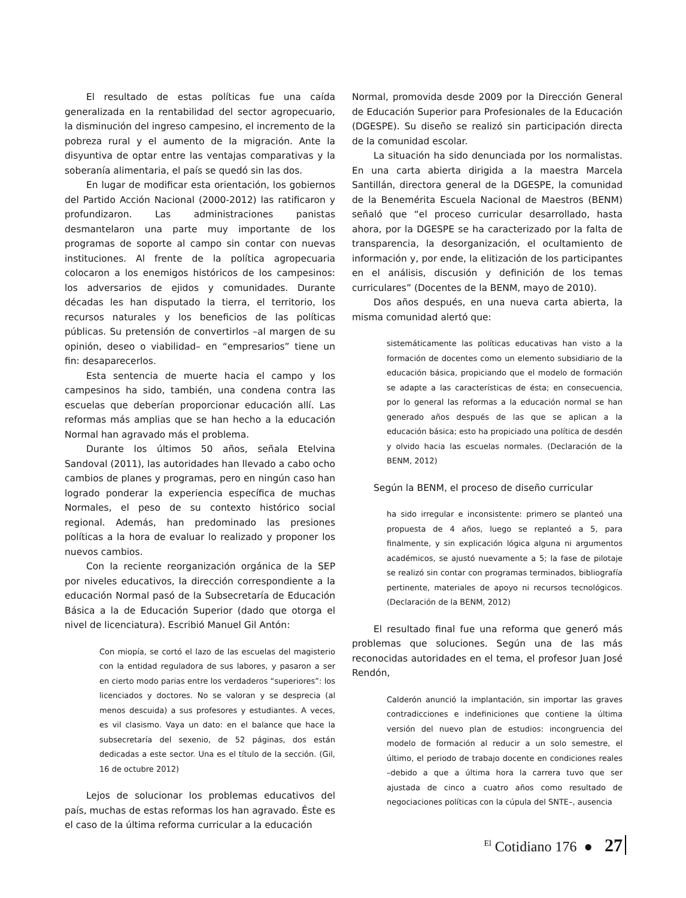El resultado de estas políticas fue una caída generalizada en la rentabilidad del sector agropecuario, la disminución del ingreso campesino, el incremento de la pobreza rural y el aumento de la migración. Ante la disyuntiva de optar entre las ventajas comparativas y la soberanía alimentaria, el país se quedó sin las dos.
En lugar de modificar esta orientación, los gobiernos del Partido Acción Nacional (2000-2012) las ratificaron y profundizaron. Las administraciones panistas desmantelaron una parte muy importante de los programas de soporte al campo sin contar con nuevas instituciones. Al frente de la política agropecuaria colocaron a los enemigos históricos de los campesinos: los adversarios de ejidos y comunidades. Durante décadas les han disputado la tierra, el territorio, los recursos naturales y los beneficios de las políticas públicas. Su pretensión de convertirlos –al margen de su opinión, deseo o viabilidad– en “empresarios” tiene un fin: desaparecerlos.
Esta sentencia de muerte hacia el campo y los campesinos ha sido, también, una condena contra las escuelas que deberían proporcionar educación allí. Las reformas más amplias que se han hecho a la educación Normal han agravado más el problema.
Durante los últimos 50 años, señala Etelvina Sandoval (2011), las autoridades han llevado a cabo ocho cambios de planes y programas, pero en ningún caso han logrado ponderar la experiencia específica de muchas Normales, el peso de su contexto histórico social regional. Además, han predominado las presiones políticas a la hora de evaluar lo realizado y proponer los nuevos cambios.
Con la reciente reorganización orgánica de la SEP por niveles educativos, la dirección correspondiente a la educación Normal pasó de la Subsecretaría de Educación Básica a la de Educación Superior (dado que otorga el nivel de licenciatura). Escribió Manuel Gil Antón:
Con miopía, se cortó el lazo de las escuelas del magisterio con la entidad reguladora de sus labores, y pasaron a ser en cierto modo parias entre los verdaderos “superiores”: los licenciados y doctores. No se valoran y se desprecia (al menos descuida) a sus profesores y estudiantes. A veces, es vil clasismo. Vaya un dato: en el balance que hace la subsecretaría del sexenio, de 52 páginas, dos están dedicadas a este sector. Una es el título de la sección. (Gil, 16 de octubre 2012)
Lejos de solucionar los problemas educativos del país, muchas de estas reformas los han agravado. Éste es el caso de la última reforma curricular a la educación
Normal, promovida desde 2009 por la Dirección General de Educación Superior para Profesionales de la Educación (DGESPE). Su diseño se realizó sin participación directa de la comunidad escolar.
La situación ha sido denunciada por los normalistas. En una carta abierta dirigida a la maestra Marcela Santillán, directora general de la DGESPE, la comunidad de la Benemérita Escuela Nacional de Maestros (BENM) señaló que “el proceso curricular desarrollado, hasta ahora, por la DGESPE se ha caracterizado por la falta de transparencia, la desorganización, el ocultamiento de información y, por ende, la elitización de los participantes en el análisis, discusión y definición de los temas curriculares” (Docentes de la BENM, mayo de 2010).
Dos años después, en una nueva carta abierta, la misma comunidad alertó que:
sistemáticamente las políticas educativas han visto a la formación de docentes como un elemento subsidiario de la educación básica, propiciando que el modelo de formación se adapte a las características de ésta; en consecuencia, por lo general las reformas a la educación normal se han generado años después de las que se aplican a la educación básica; esto ha propiciado una política de desdén y olvido hacia las escuelas normales. (Declaración de la BENM, 2012)
Según la BENM, el proceso de diseño curricular
ha sido irregular e inconsistente: primero se planteó una propuesta de 4 años, luego se replanteó a 5, para finalmente, y sin explicación lógica alguna ni argumentos académicos, se ajustó nuevamente a 5; la fase de pilotaje se realizó sin contar con programas terminados, bibliografía pertinente, materiales de apoyo ni recursos tecnológicos. (Declaración de la BENM, 2012)
El resultado final fue una reforma que generó más problemas que soluciones. Según una de las más reconocidas autoridades en el tema, el profesor Juan José Rendón,
Calderón anunció la implantación, sin importar las graves contradicciones e indefiniciones que contiene la última versión del nuevo plan de estudios: incongruencia del modelo de formación al reducir a un solo semestre, el último, el periodo de trabajo docente en condiciones reales –debido a que a última hora la carrera tuvo que ser ajustada de cinco a cuatro años como resultado de negociaciones políticas con la cúpula del SNTE–, ausencia
<sup>El</sup> Cotidiano 176 ● 27